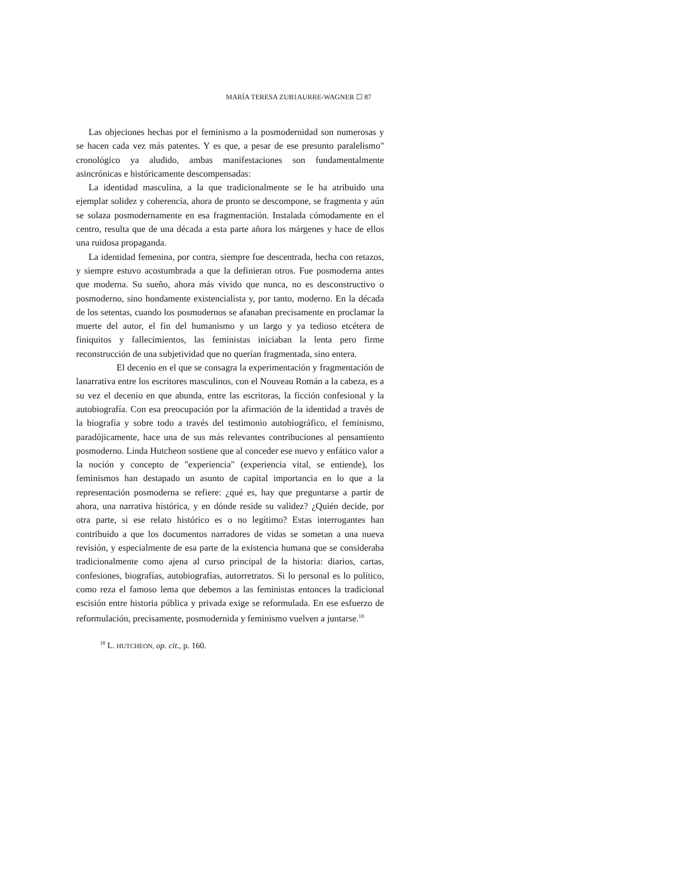MARÍA TERESA ZUB1AURRE-WAGNER ☐ 87
Las objeciones hechas por el feminismo a la posmodernidad son numerosas y se hacen cada vez más patentes. Y es que, a pesar de ese presunto paralelismo" cronológico ya aludido, ambas manifestaciones son fundamentalmente asincrónicas e históricamente descompensadas:
La identidad masculina, a la que tradicionalmente se le ha atribuido una ejemplar solidez y coherencia, ahora de pronto se descompone, se fragmenta y aún se solaza posmodernamente en esa fragmentación. Instalada cómodamente en el centro, resulta que de una década a esta parte añora los márgenes y hace de ellos una ruidosa propaganda.
La identidad femenina, por contra, siempre fue descentrada, hecha con retazos, y siempre estuvo acostumbrada a que la definieran otros. Fue posmoderna antes que moderna. Su sueño, ahora más vivido que nunca, no es desconstructivo o posmoderno, sino hondamente existencialista y, por tanto, moderno. En la década de los setentas, cuando los posmodernos se afanaban precisamente en proclamar la muerte del autor, el fin del humanismo y un largo y ya tedioso etcétera de finiquitos y fallecimientos, las feministas iniciaban la lenta pero firme reconstrucción de una subjetividad que no querían fragmentada, sino entera.
El decenio en el que se consagra la experimentación y fragmentación de lanarrativa entre los escritores masculinos, con el Nouveau Román a la cabeza, es a su vez el decenio en que abunda, entre las escritoras, la ficción confesional y la autobiografía. Con esa preocupación por la afirmación de la identidad a través de la biografía y sobre todo a través del testimonio autobiográfico, el feminismo, paradójicamente, hace una de sus más relevantes contribuciones al pensamiento posmoderno. Linda Hutcheon sostiene que al conceder ese nuevo y enfático valor a la noción y concepto de "experiencia" (experiencia vital, se entiende), los feminismos han destapado un asunto de capital importancia en lo que a la representación posmoderna se refiere: ¿qué es, hay que preguntarse a partir de ahora, una narrativa histórica, y en dónde reside su validez? ¿Quién decide, por otra parte, si ese relato histórico es o no legítimo? Estas interrogantes han contribuido a que los documentos narradores de vidas se sometan a una nueva revisión, y especialmente de esa parte de la existencia humana que se consideraba tradicionalmente como ajena al curso principal de la historia: diarios, cartas, confesiones, biografías, autobiografías, autorretratos. Si lo personal es lo político, como reza el famoso lema que debemos a las feministas entonces la tradicional escisión entre historia pública y privada exige se reformulada. En ese esfuerzo de reformulación, precisamente, posmodernida y feminismo vuelven a juntarse.<sup>18</sup>
<sup>18</sup> L. HUTCHEON, op. cit., p. 160.